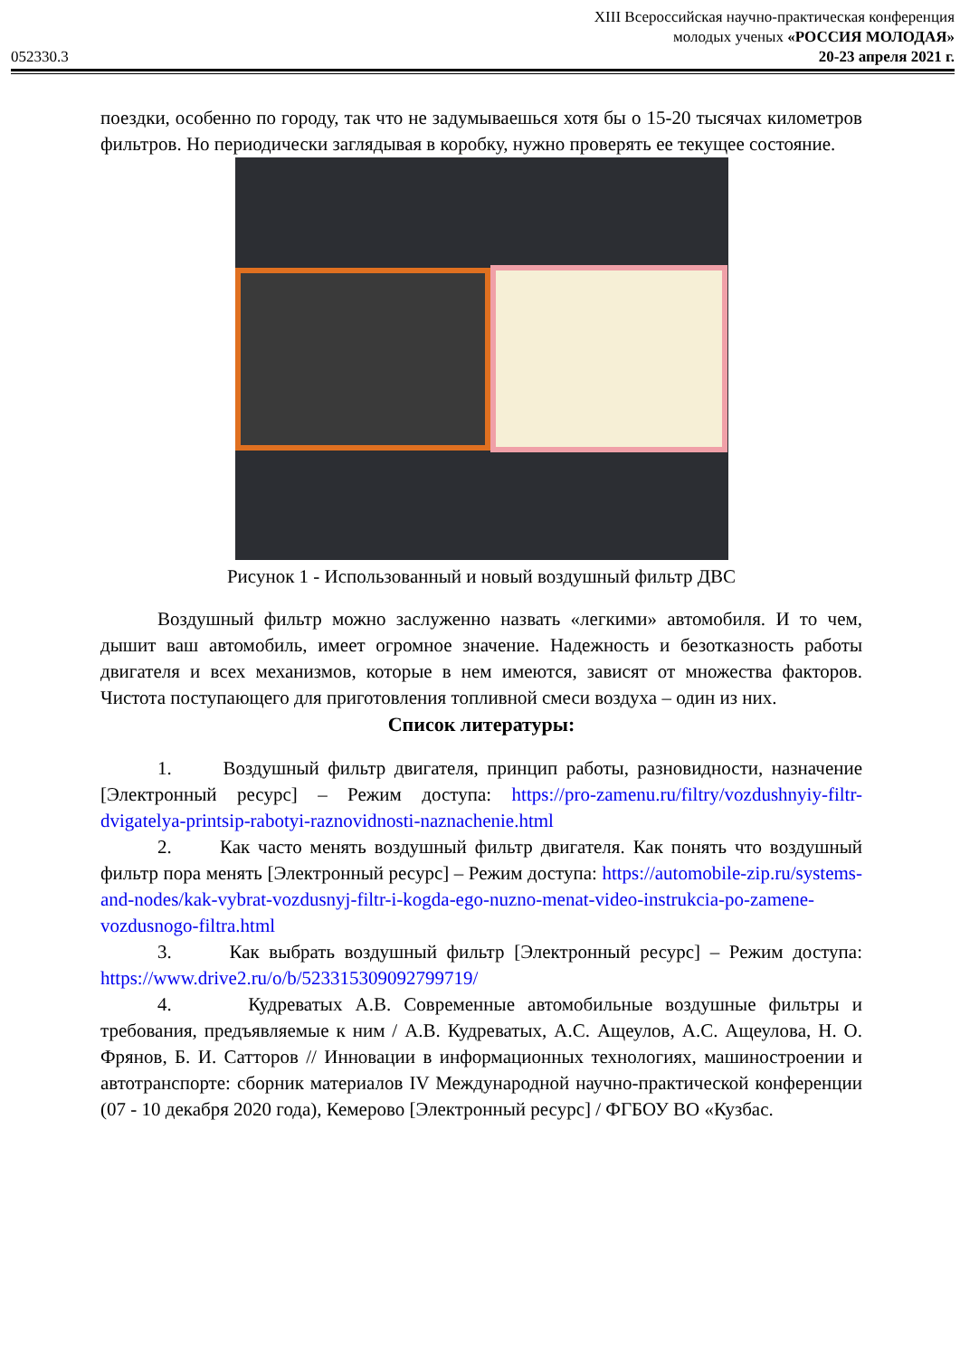XIII Всероссийская научно-практическая конференция
молодых ученых «РОССИЯ МОЛОДАЯ»
052330.3 20-23 апреля 2021 г.
поездки, особенно по городу, так что не задумываешься хотя бы о 15-20 тысячах километров фильтров. Но периодически заглядывая в коробку, нужно проверять ее текущее состояние.
Рисунок 1 - Использованный и новый воздушный фильтр ДВС
Воздушный фильтр можно заслуженно назвать «легкими» автомобиля. И то чем, дышит ваш автомобиль, имеет огромное значение. Надежность и безотказность работы двигателя и всех механизмов, которые в нем имеются, зависят от множества факторов. Чистота поступающего для приготовления топливной смеси воздуха – один из них.
Список литературы:
1. Воздушный фильтр двигателя, принцип работы, разновидности, назначение [Электронный ресурс] – Режим доступа: https://pro-zamenu.ru/filtry/vozdushnyiy-filtr-dvigatelya-printsip-rabotyi-raznovidnosti-naznachenie.html
2. Как часто менять воздушный фильтр двигателя. Как понять что воздушный фильтр пора менять [Электронный ресурс] – Режим доступа: https://automobile-zip.ru/systems-and-nodes/kak-vybrat-vozdusnyj-filtr-i-kogda-ego-nuzno-menat-video-instrukcia-po-zamene-vozdusnogo-filtra.html
3. Как выбрать воздушный фильтр [Электронный ресурс] – Режим доступа: https://www.drive2.ru/o/b/523315309092799719/
4. Кудреватых А.В. Современные автомобильные воздушные фильтры и требования, предъявляемые к ним / А.В. Кудреватых, А.С. Ащеулов, А.С. Ащеулова, Н. О. Фрянов, Б. И. Сатторов // Инновации в информационных технологиях, машиностроении и автотранспорте: сборник материалов IV Международной научно-практической конференции (07 - 10 декабря 2020 года), Кемерово [Электронный ресурс] / ФГБОУ ВО «Кузбас.